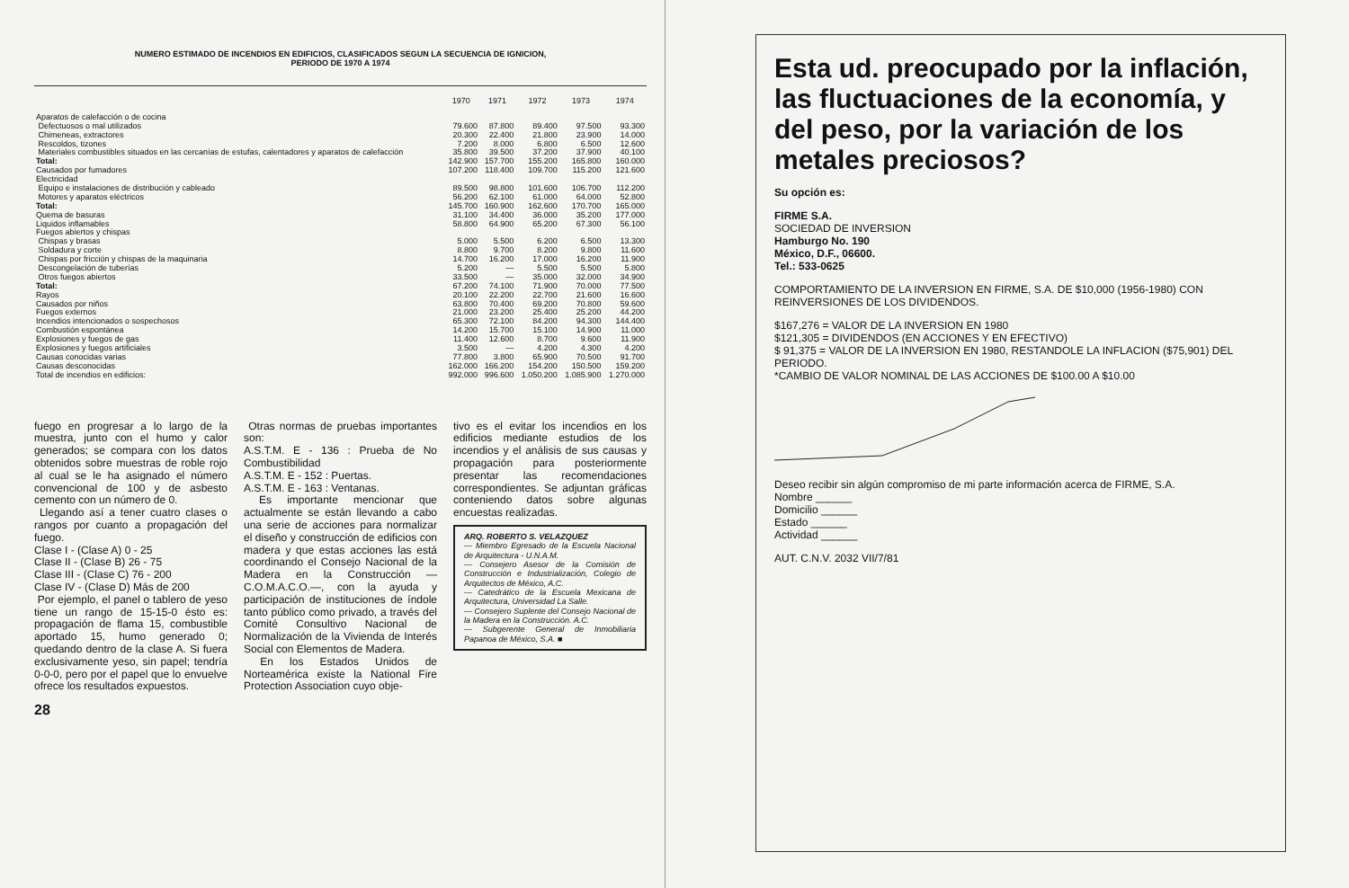NUMERO ESTIMADO DE INCENDIOS EN EDIFICIOS, CLASIFICADOS SEGUN LA SECUENCIA DE IGNICION,
PERIODO DE 1970 A 1974
| | 1970 | 1971 | 1972 | 1973 | 1974 |
| --- | --- | --- | --- | --- | --- |
| Aparatos de calefacción o de cocina | | | | | |
| Defectuosos o mal utilizados | 79.600 | 87.800 | 89.400 | 97.500 | 93.300 |
| Chimeneas, extractores | 20.300 | 22.400 | 21.800 | 23.900 | 14.000 |
| Rescoldos, tizones | 7.200 | 8.000 | 6.800 | 6.500 | 12.600 |
| Materiales combustibles situados en las cercanías de estufas, calentadores y aparatos de calefacción | 35.800 | 39.500 | 37.200 | 37.900 | 40.100 |
| Total: | 142.900 | 157.700 | 155.200 | 165.800 | 160.000 |
| Causados por fumadores | 107.200 | 118.400 | 109.700 | 115.200 | 121.600 |
| Electricidad | | | | | |
| Equipo e instalaciones de distribución y cableado | 89.500 | 98.800 | 101.600 | 106.700 | 112.200 |
| Motores y aparatos eléctricos | 56.200 | 62.100 | 61.000 | 64.000 | 52.800 |
| Total: | 145.700 | 160.900 | 162.600 | 170.700 | 165.000 |
| Quema de basuras | 31.100 | 34.400 | 36.000 | 35.200 | 177.000 |
| Liquidos inflamables | 58.800 | 64.900 | 65.200 | 67.300 | 56.100 |
| Fuegos abiertos y chispas | | | | | |
| Chispas y brasas | 5.000 | 5.500 | 6.200 | 6.500 | 13.300 |
| Soldadura y corte | 8.800 | 9.700 | 8.200 | 9.800 | 11.600 |
| Chispas por fricción y chispas de la maquinaria | 14.700 | 16.200 | 17.000 | 16.200 | 11.900 |
| Descongelación de tuberías | 5.200 | — | 5.500 | 5.500 | 5.800 |
| Otros fuegos abiertos | 33.500 | — | 35.000 | 32.000 | 34.900 |
| Total: | 67.200 | 74.100 | 71.900 | 70.000 | 77.500 |
| Rayos | 20.100 | 22.200 | 22.700 | 21.600 | 16.600 |
| Causados por niños | 63.800 | 70.400 | 69.200 | 70.800 | 59.600 |
| Fuegos externos | 21.000 | 23.200 | 25.400 | 25.200 | 44.200 |
| Incendios intencionados o sospechosos | 65.300 | 72.100 | 84.200 | 94.300 | 144.400 |
| Combustión espontánea | 14.200 | 15.700 | 15.100 | 14.900 | 11.000 |
| Explosiones y fuegos de gas | 11.400 | 12.600 | 8.700 | 9.600 | 11.900 |
| Explosiones y fuegos artificiales | 3.500 | — | 4.200 | 4.300 | 4.200 |
| Causas conocidas varias | 77.800 | 3.800 | 65.900 | 70.500 | 91.700 |
| Causas desconocidas | 162.000 | 166.200 | 154.200 | 150.500 | 159.200 |
| Total de incendios en edificios: | 992.000 | 996.600 | 1.050.200 | 1.085.900 | 1.270.000 |
fuego en progresar a lo largo de la muestra, junto con el humo y calor generados; se compara con los datos obtenidos sobre muestras de roble rojo al cual se le ha asignado el número convencional de 100 y de asbesto cemento con un número de 0.
Llegando así a tener cuatro clases o rangos por cuanto a propagación del fuego.
Clase I - (Clase A) 0 - 25
Clase II - (Clase B) 26 - 75
Clase III - (Clase C) 76 - 200
Clase IV - (Clase D) Más de 200
Por ejemplo, el panel o tablero de yeso tiene un rango de 15-15-0 ésto es: propagación de flama 15, combustible aportado 15, humo generado 0; quedando dentro de la clase A. Si fuera exclusivamente yeso, sin papel; tendría 0-0-0, pero por el papel que lo envuelve ofrece los resultados expuestos.
Otras normas de pruebas importantes son:
A.S.T.M. E - 136 : Prueba de No Combustibilidad
A.S.T.M. E - 152 : Puertas.
A.S.T.M. E - 163 : Ventanas.
Es importante mencionar que actualmente se están llevando a cabo una serie de acciones para normalizar el diseño y construcción de edificios con madera y que estas acciones las está coordinando el Consejo Nacional de la Madera en la Construcción —C.O.M.A.C.O.—, con la ayuda y participación de instituciones de índole tanto público como privado, a través del Comité Consultivo Nacional de Normalización de la Vivienda de Interés Social con Elementos de Madera.
En los Estados Unidos de Norteamérica existe la National Fire Protection Association cuyo obje-
tivo es el evitar los incendios en los edificios mediante estudios de los incendios y el análisis de sus causas y propagación para posteriormente presentar las recomendaciones correspondientes. Se adjuntan gráficas conteniendo datos sobre algunas encuestas realizadas.
ARQ. ROBERTO S. VELAZQUEZ
— Miembro Egresado de la Escuela Nacional de Arquitectura - U.N.A.M.
— Consejero Asesor de la Comisión de Construcción e Industrialización, Colegio de Arquitectos de México, A.C.
— Catedrático de la Escuela Mexicana de Arquitectura, Universidad La Salle.
— Consejero Suplente del Consejo Nacional de la Madera en la Construcción. A.C.
— Subgerente General de Inmobiliaria Papanoa de México, S.A. ■
28
Esta ud. preocupado por la inflación, las fluctuaciones de la economía, y del peso, por la variación de los metales preciosos?
Su opción es:
FIRME S.A.
SOCIEDAD DE INVERSION
Hamburgo No. 190
México, D.F., 06600.
Tel.: 533-0625
COMPORTAMIENTO DE LA INVERSION EN FIRME, S.A. DE $10,000 (1956-1980) CON REINVERSIONES DE LOS DIVIDENDOS.
$167,276 = VALOR DE LA INVERSION EN 1980
$121,305 = DIVIDENDOS (EN ACCIONES Y EN EFECTIVO)
$ 91,375 = VALOR DE LA INVERSION EN 1980, RESTANDOLE LA INFLACION ($75,901) DEL PERIODO.
*CAMBIO DE VALOR NOMINAL DE LAS ACCIONES DE $100.00 A $10.00
Deseo recibir sin algún compromiso de mi parte información acerca de FIRME, S.A.
Nombre ______
Domicilio ______
Estado ______
Actividad ______
AUT. C.N.V. 2032 VII/7/81